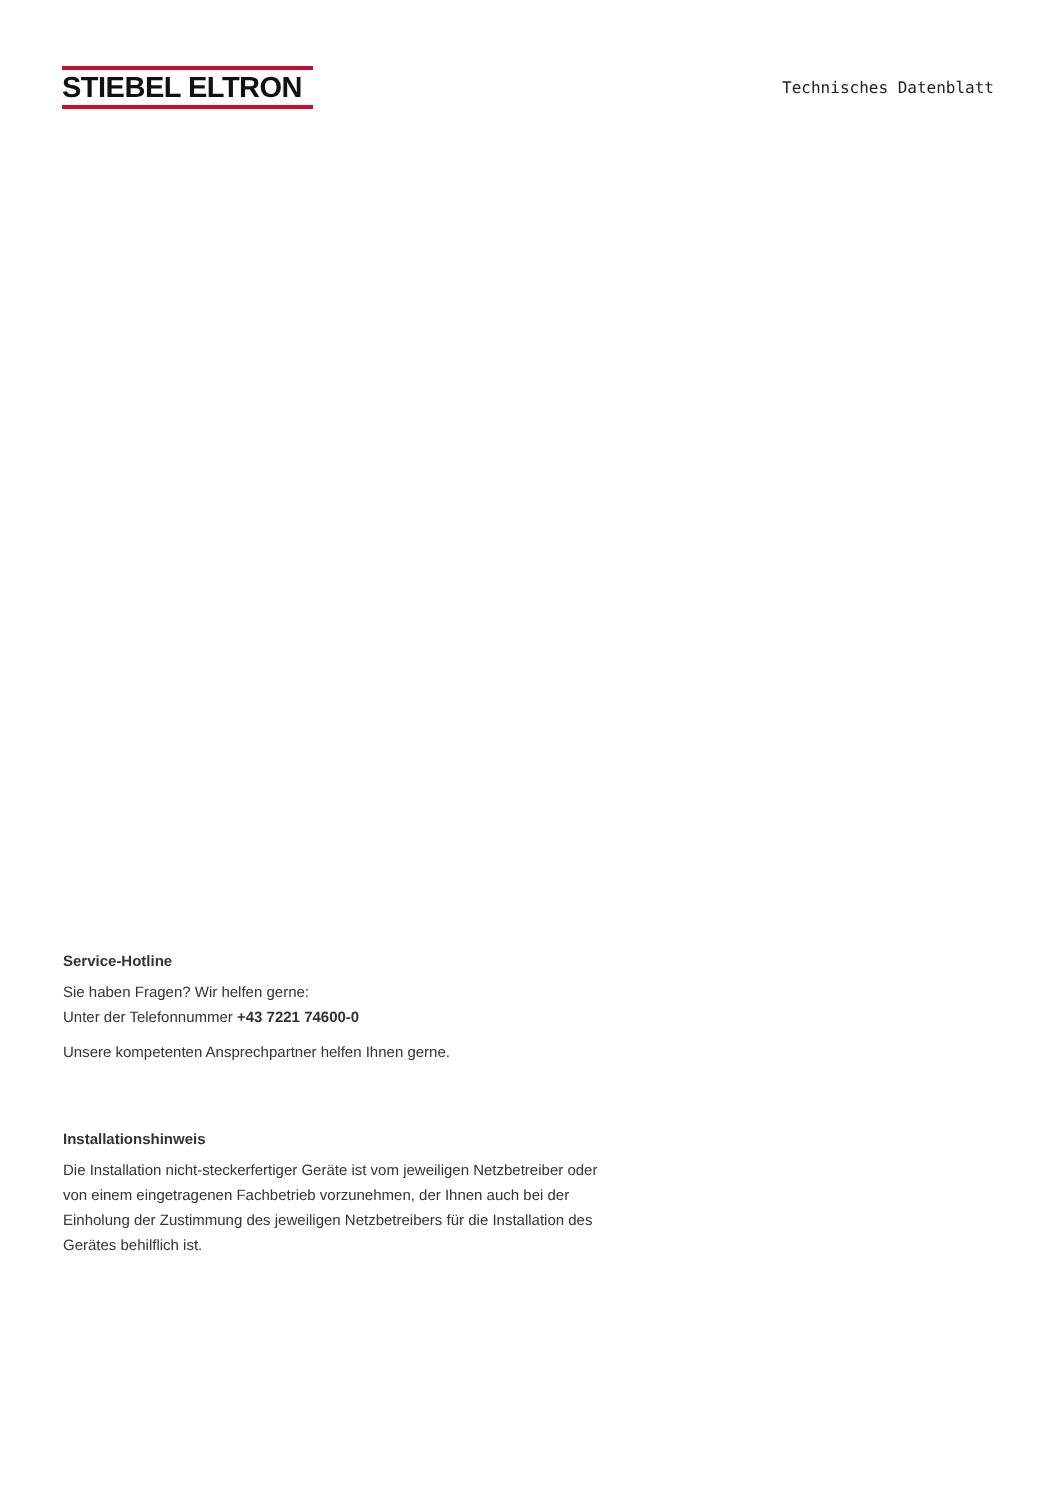STIEBEL ELTRON
Technisches Datenblatt
Service-Hotline
Sie haben Fragen? Wir helfen gerne:
Unter der Telefonnummer +43 7221 74600-0
Unsere kompetenten Ansprechpartner helfen Ihnen gerne.
Installationshinweis
Die Installation nicht-steckerfertiger Geräte ist vom jeweiligen Netzbetreiber oder von einem eingetragenen Fachbetrieb vorzunehmen, der Ihnen auch bei der Einholung der Zustimmung des jeweiligen Netzbetreibers für die Installation des Gerätes behilflich ist.